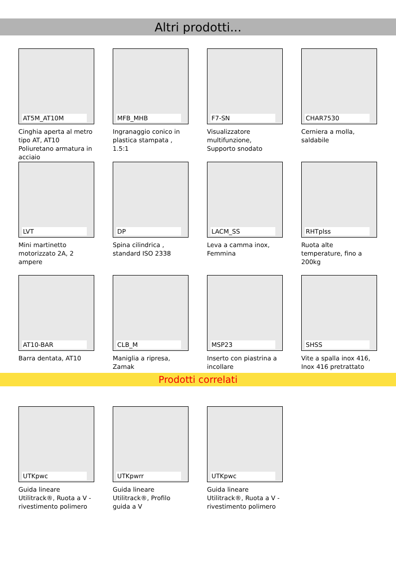Altri prodotti...
AT5M_AT10M
Cinghia aperta al metro tipo AT, AT10 Poliuretano armatura in acciaio
MFB_MHB
Ingranaggio conico in plastica stampata , 1.5:1
F7-SN
Visualizzatore multifunzione, Supporto snodato
CHAR7530
Cerniera a molla, saldabile
LVT
Mini martinetto motorizzato 2A, 2 ampere
DP
Spina cilindrica , standard ISO 2338
LACM_SS
Leva a camma inox, Femmina
RHTplss
Ruota alte temperature, fino a 200kg
AT10-BAR
Barra dentata, AT10
CLB_M
Maniglia a ripresa, Zamak
MSP23
Inserto con piastrina a incollare
SHSS
Vite a spalla inox 416, Inox 416 pretrattato
Prodotti correlati
UTKpwc
Guida lineare Utilitrack®, Ruota a V - rivestimento polimero
UTKpwrr
Guida lineare Utilitrack®, Profilo guida a V
UTKpwc
Guida lineare Utilitrack®, Ruota a V - rivestimento polimero